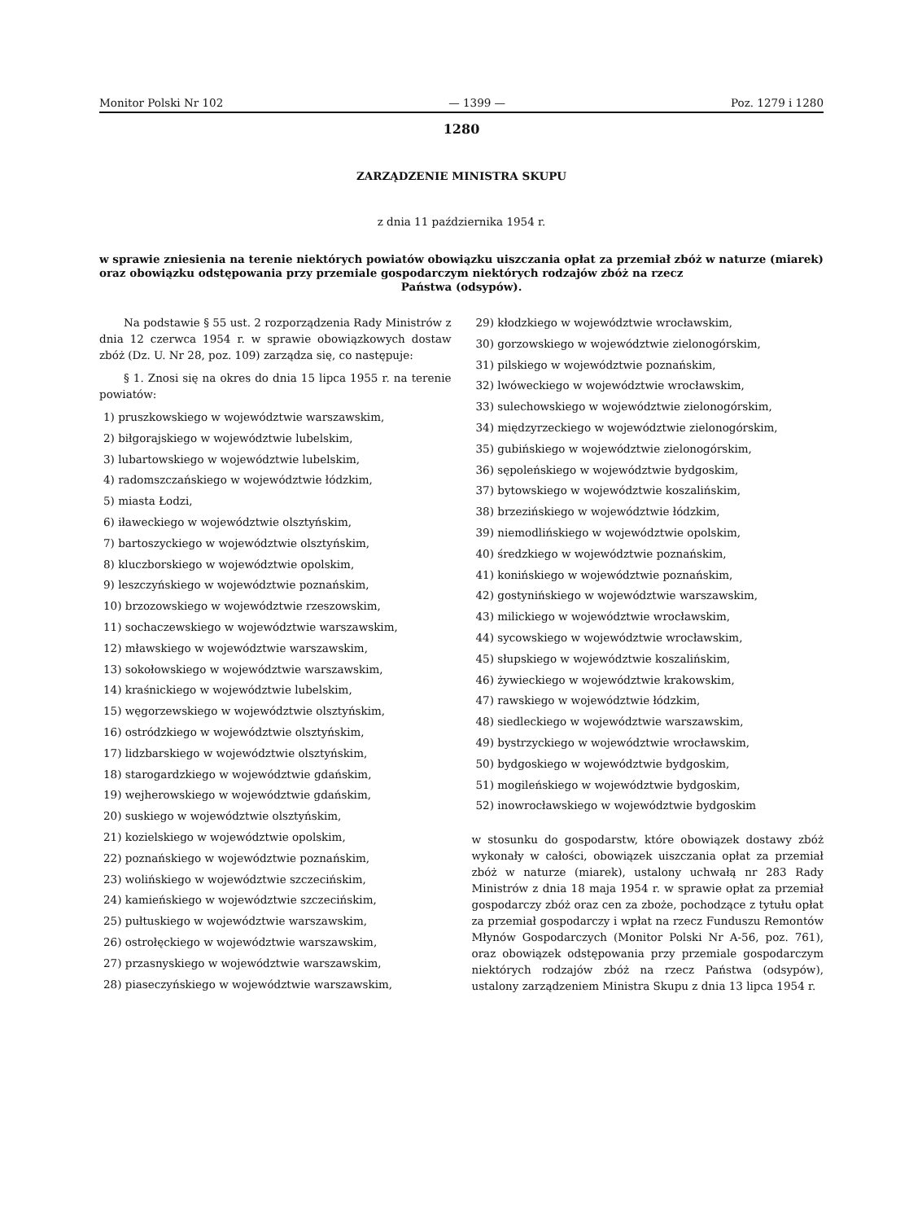Monitor Polski Nr 102 — 1399 — Poz. 1279 i 1280
1280
ZARZĄDZENIE MINISTRA SKUPU
z dnia 11 października 1954 r.
w sprawie zniesienia na terenie niektórych powiatów obowiązku uiszczania opłat za przemiał zbóż w naturze (miarek) oraz obowiązku odstępowania przy przemiale gospodarczym niektórych rodzajów zbóż na rzecz
Państwa (odsypów).
Na podstawie § 55 ust. 2 rozporządzenia Rady Ministrów z dnia 12 czerwca 1954 r. w sprawie obowiązkowych dostaw zbóż (Dz. U. Nr 28, poz. 109) zarządza się, co następuje:
§ 1. Znosi się na okres do dnia 15 lipca 1955 r. na terenie powiatów:
1) pruszkowskiego w województwie warszawskim,
2) biłgorajskiego w województwie lubelskim,
3) lubartowskiego w województwie lubelskim,
4) radomszczańskiego w województwie łódzkim,
5) miasta Łodzi,
6) iławeckiego w województwie olsztyńskim,
7) bartoszyckiego w województwie olsztyńskim,
8) kluczborskiego w województwie opolskim,
9) leszczyńskiego w województwie poznańskim,
10) brzozowskiego w województwie rzeszowskim,
11) sochaczewskiego w województwie warszawskim,
12) mławskiego w województwie warszawskim,
13) sokołowskiego w województwie warszawskim,
14) kraśnickiego w województwie lubelskim,
15) węgorzewskiego w województwie olsztyńskim,
16) ostródzkiego w województwie olsztyńskim,
17) lidzbarskiego w województwie olsztyńskim,
18) starogardzkiego w województwie gdańskim,
19) wejherowskiego w województwie gdańskim,
20) suskiego w województwie olsztyńskim,
21) kozielskiego w województwie opolskim,
22) poznańskiego w województwie poznańskim,
23) wolińskiego w województwie szczecińskim,
24) kamieńskiego w województwie szczecińskim,
25) pułtuskiego w województwie warszawskim,
26) ostrołęckiego w województwie warszawskim,
27) przasnyskiego w województwie warszawskim,
28) piaseczyńskiego w województwie warszawskim,
29) kłodzkiego w województwie wrocławskim,
30) gorzowskiego w województwie zielonogórskim,
31) pilskiego w województwie poznańskim,
32) lwóweckiego w województwie wrocławskim,
33) sulechowskiego w województwie zielonogórskim,
34) międzyrzeckiego w województwie zielonogórskim,
35) gubińskiego w województwie zielonogórskim,
36) sępoleńskiego w województwie bydgoskim,
37) bytowskiego w województwie koszalińskim,
38) brzezińskiego w województwie łódzkim,
39) niemodlińskiego w województwie opolskim,
40) średzkiego w województwie poznańskim,
41) konińskiego w województwie poznańskim,
42) gostynińskiego w województwie warszawskim,
43) milickiego w województwie wrocławskim,
44) sycowskiego w województwie wrocławskim,
45) słupskiego w województwie koszalińskim,
46) żywieckiego w województwie krakowskim,
47) rawskiego w województwie łódzkim,
48) siedleckiego w województwie warszawskim,
49) bystrzyckiego w województwie wrocławskim,
50) bydgoskiego w województwie bydgoskim,
51) mogileńskiego w województwie bydgoskim,
52) inowrocławskiego w województwie bydgoskim
w stosunku do gospodarstw, które obowiązek dostawy zbóż wykonały w całości, obowiązek uiszczania opłat za przemiał zbóż w naturze (miarek), ustalony uchwałą nr 283 Rady Ministrów z dnia 18 maja 1954 r. w sprawie opłat za przemiał gospodarczy zbóż oraz cen za zboże, pochodzące z tytułu opłat za przemiał gospodarczy i wpłat na rzecz Funduszu Remontów Młynów Gospodarczych (Monitor Polski Nr A-56, poz. 761), oraz obowiązek odstępowania przy przemiale gospodarczym niektórych rodzajów zbóż na rzecz Państwa (odsypów), ustalony zarządzeniem Ministra Skupu z dnia 13 lipca 1954 r.